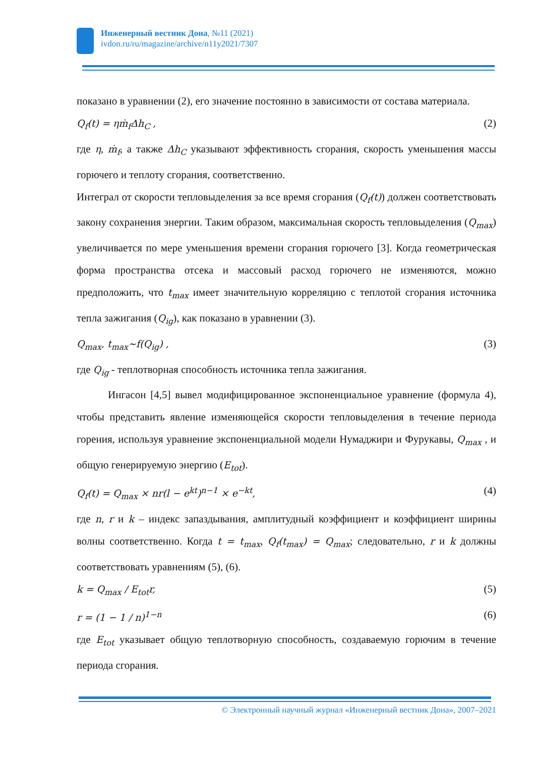Инженерный вестник Дона, №11 (2021)
ivdon.ru/ru/magazine/archive/n11y2021/7307
показано в уравнении (2), его значение постоянно в зависимости от состава материала.
Q<sub>f</sub>(t) = ηṁ<sub>f</sub>Δh<sub>C</sub> , (2)
где η, ṁ<sub>f</sub>, а также Δh<sub>C</sub> указывают эффективность сгорания, скорость уменьшения массы горючего и теплоту сгорания, соответственно.
Интеграл от скорости тепловыделения за все время сгорания (Q<sub>f</sub>(t)) должен соответствовать закону сохранения энергии. Таким образом, максимальная скорость тепловыделения (Q<sub>max</sub>) увеличивается по мере уменьшения времени сгорания горючего [3]. Когда геометрическая форма пространства отсека и массовый расход горючего не изменяются, можно предположить, что t<sub>max</sub> имеет значительную корреляцию с теплотой сгорания источника тепла зажигания (Q<sub>ig</sub>), как показано в уравнении (3).
Q<sub>max</sub>, t<sub>max</sub>~f(Q<sub>ig</sub>) , (3)
где Q<sub>ig</sub> - теплотворная способность источника тепла зажигания.
Ингасон [4,5] вывел модифицированное экспоненциальное уравнение (формула 4), чтобы представить явление изменяющейся скорости тепловыделения в течение периода горения, используя уравнение экспоненциальной модели Нумаджири и Фурукавы, Q<sub>max</sub> , и общую генерируемую энергию (E<sub>tot</sub>).
Q<sub>f</sub>(t) = Q<sub>max</sub> × nr(l − e<sup>kt</sup>)<sup>n−1</sup> × e<sup>−kt</sup>, (4)
где n, r и k – индекс запаздывания, амплитудный коэффициент и коэффициент ширины волны соответственно. Когда t = t<sub>max</sub>, Q<sub>f</sub>(t<sub>max</sub>) = Q<sub>max</sub>; следовательно, r и k должны соответствовать уравнениям (5), (6).
k = Q<sub>max</sub> / E<sub>tot</sub>r, (5)
r = (1 − 1 / n)<sup>1−n</sup> (6)
где E<sub>tot</sub> указывает общую теплотворную способность, создаваемую горючим в течение периода сгорания.
© Электронный научный журнал «Инженерный вестник Дона», 2007–2021